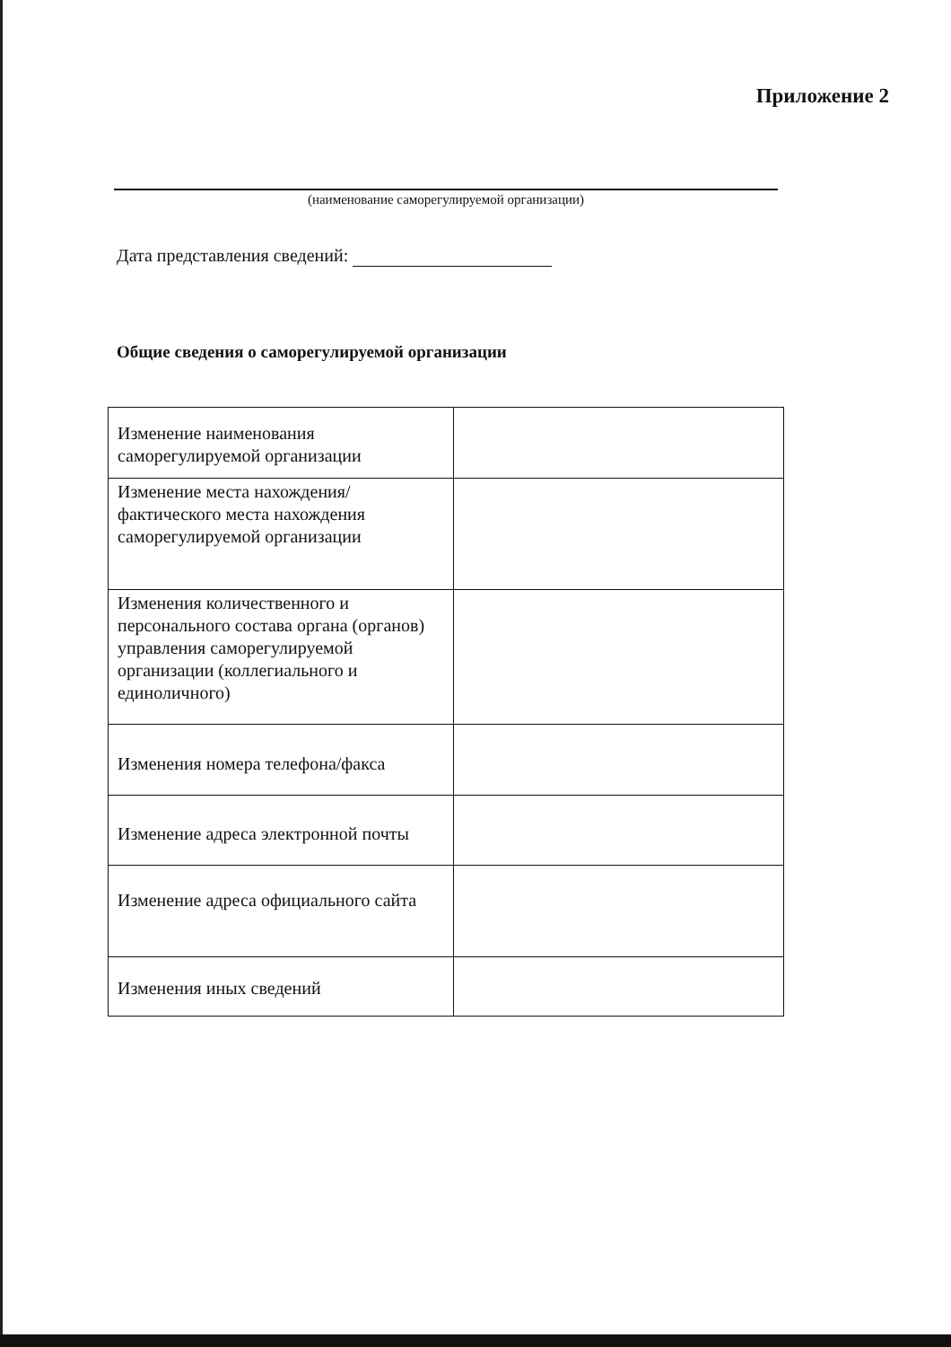Приложение 2
(наименование саморегулируемой организации)
Дата представления сведений:
Общие сведения о саморегулируемой организации
| Изменение наименования саморегулируемой организации | |
| Изменение места нахождения/фактического места нахождения саморегулируемой организации | |
| Изменения количественного и персонального состава органа (органов) управления саморегулируемой организации (коллегиального и единоличного) | |
| Изменения номера телефона/факса | |
| Изменение адреса электронной почты | |
| Изменение адреса официального сайта | |
| Изменения иных сведений | |